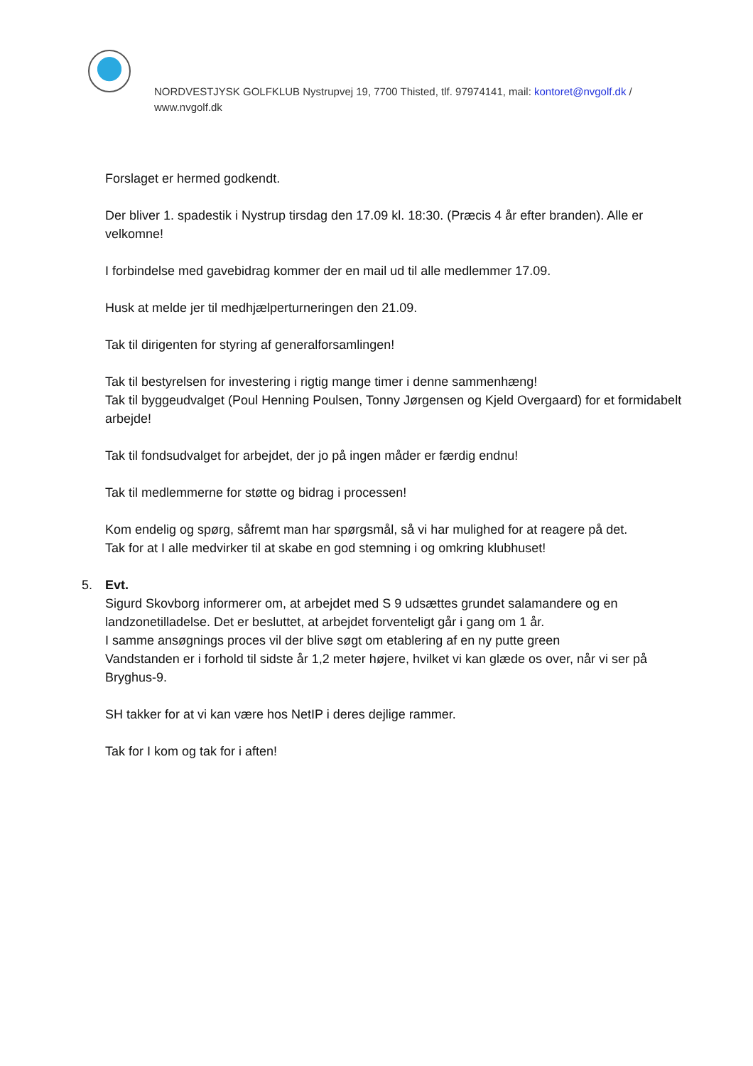NORDVESTJYSK GOLFKLUB Nystrupvej 19, 7700 Thisted, tlf. 97974141, mail: kontoret@nvgolf.dk / www.nvgolf.dk
Forslaget er hermed godkendt.
Der bliver 1. spadestik i Nystrup tirsdag den 17.09 kl. 18:30. (Præcis 4 år efter branden). Alle er velkomne!
I forbindelse med gavebidrag kommer der en mail ud til alle medlemmer 17.09.
Husk at melde jer til medhjælperturneringen den 21.09.
Tak til dirigenten for styring af generalforsamlingen!
Tak til bestyrelsen for investering i rigtig mange timer i denne sammenhæng!
Tak til byggeudvalget (Poul Henning Poulsen, Tonny Jørgensen og Kjeld Overgaard) for et formidabelt arbejde!
Tak til fondsudvalget for arbejdet, der jo på ingen måder er færdig endnu!
Tak til medlemmerne for støtte og bidrag i processen!
Kom endelig og spørg, såfremt man har spørgsmål, så vi har mulighed for at reagere på det.
Tak for at I alle medvirker til at skabe en god stemning i og omkring klubhuset!
5. Evt.
Sigurd Skovborg informerer om, at arbejdet med S 9 udsættes grundet salamandere og en landzonetilladelse. Det er besluttet, at arbejdet forventeligt går i gang om 1 år.
I samme ansøgnings proces vil der blive søgt om etablering af en ny putte green
Vandstanden er i forhold til sidste år 1,2 meter højere, hvilket vi kan glæde os over, når vi ser på Bryghus-9.
SH takker for at vi kan være hos NetIP i deres dejlige rammer.
Tak for I kom og tak for i aften!